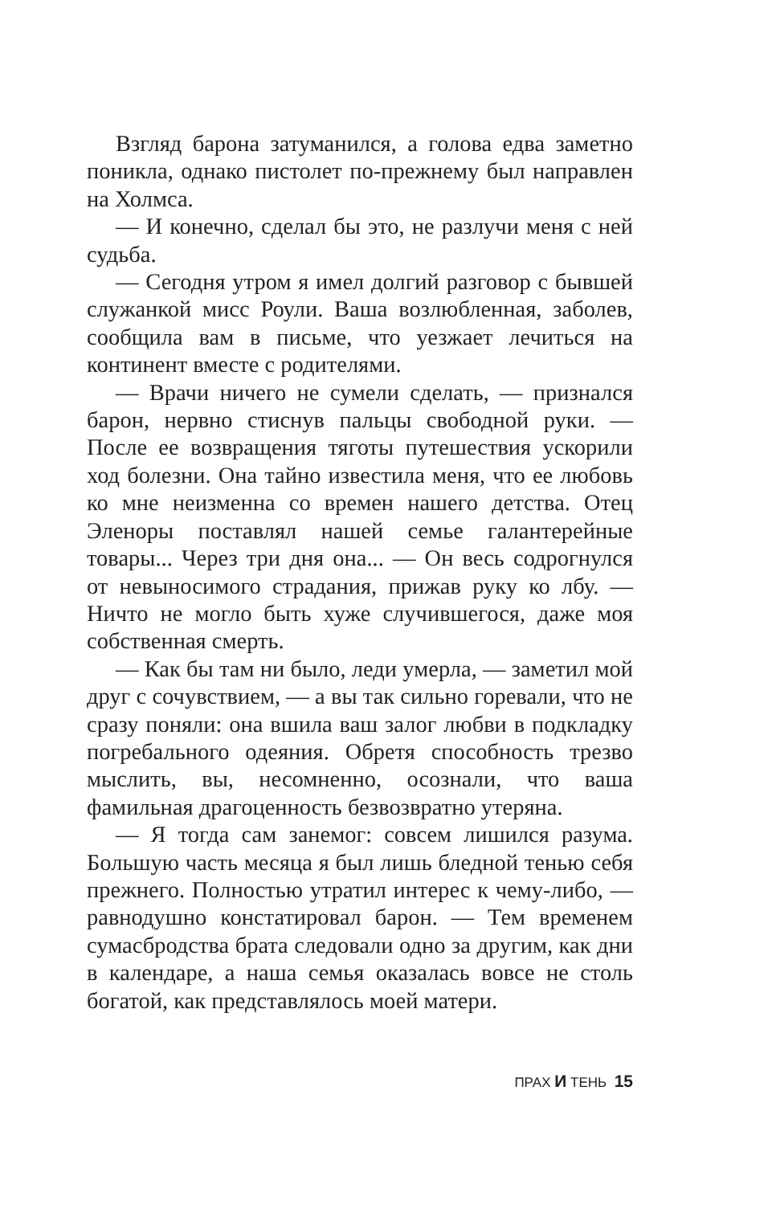Взгляд барона затуманился, а голова едва заметно поникла, однако пистолет по-прежнему был направлен на Холмса.
— И конечно, сделал бы это, не разлучи меня с ней судьба.
— Сегодня утром я имел долгий разговор с бывшей служанкой мисс Роули. Ваша возлюбленная, заболев, сообщила вам в письме, что уезжает лечиться на континент вместе с родителями.
— Врачи ничего не сумели сделать, — признался барон, нервно стиснув пальцы свободной руки. — После ее возвращения тяготы путешествия ускорили ход болезни. Она тайно известила меня, что ее любовь ко мне неизменна со времен нашего детства. Отец Эленоры поставлял нашей семье галантерейные товары... Через три дня она... — Он весь содрогнулся от невыносимого страдания, прижав руку ко лбу. — Ничто не могло быть хуже случившегося, даже моя собственная смерть.
— Как бы там ни было, леди умерла, — заметил мой друг с сочувствием, — а вы так сильно горевали, что не сразу поняли: она вшила ваш залог любви в подкладку погребального одеяния. Обретя способность трезво мыслить, вы, несомненно, осознали, что ваша фамильная драгоценность безвозвратно утеряна.
— Я тогда сам занемог: совсем лишился разума. Большую часть месяца я был лишь бледной тенью себя прежнего. Полностью утратил интерес к чему-либо, — равнодушно констатировал барон. — Тем временем сумасбродства брата следовали одно за другим, как дни в календаре, а наша семья оказалась вовсе не столь богатой, как представлялось моей матери.
ПРАХ И ТЕНЬ 15